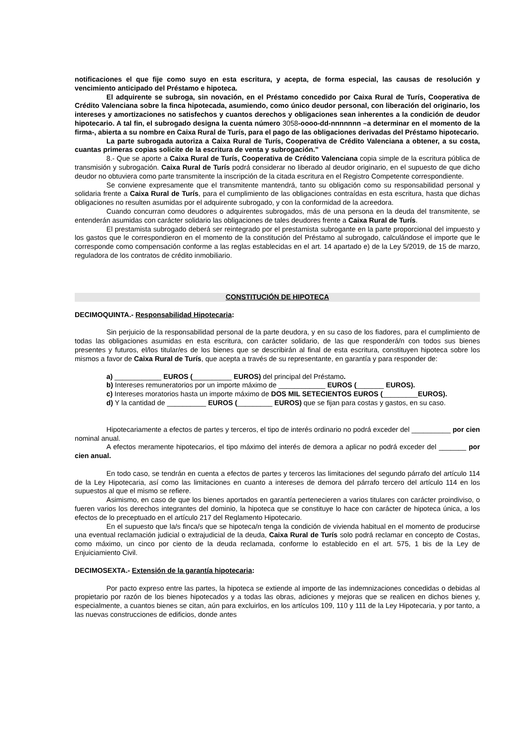notificaciones el que fije como suyo en esta escritura, y acepta, de forma especial, las causas de resolución y vencimiento anticipado del Préstamo e hipoteca.
El adquirente se subroga, sin novación, en el Préstamo concedido por Caixa Rural de Turís, Cooperativa de Crédito Valenciana sobre la finca hipotecada, asumiendo, como único deudor personal, con liberación del originario, los intereses y amortizaciones no satisfechos y cuantos derechos y obligaciones sean inherentes a la condición de deudor hipotecario. A tal fin, el subrogado designa la cuenta número 3058-oooo-dd-nnnnnnn –a determinar en el momento de la firma-, abierta a su nombre en Caixa Rural de Turís, para el pago de las obligaciones derivadas del Préstamo hipotecario.
La parte subrogada autoriza a Caixa Rural de Turís, Cooperativa de Crédito Valenciana a obtener, a su costa, cuantas primeras copias solicite de la escritura de venta y subrogación.”
8.- Que se aporte a Caixa Rural de Turís, Cooperativa de Crédito Valenciana copia simple de la escritura pública de transmisión y subrogación. Caixa Rural de Turís podrá considerar no liberado al deudor originario, en el supuesto de que dicho deudor no obtuviera como parte transmitente la inscripción de la citada escritura en el Registro Competente correspondiente.
Se conviene expresamente que el transmitente mantendrá, tanto su obligación como su responsabilidad personal y solidaria frente a Caixa Rural de Turís, para el cumplimiento de las obligaciones contraídas en esta escritura, hasta que dichas obligaciones no resulten asumidas por el adquirente subrogado, y con la conformidad de la acreedora.
Cuando concurran como deudores o adquirentes subrogados, más de una persona en la deuda del transmitente, se entenderán asumidas con carácter solidario las obligaciones de tales deudores frente a Caixa Rural de Turís.
El prestamista subrogado deberá ser reintegrado por el prestamista subrogante en la parte proporcional del impuesto y los gastos que le correspondieron en el momento de la constitución del Préstamo al subrogado, calculándose el importe que le corresponde como compensación conforme a las reglas establecidas en el art. 14 apartado e) de la Ley 5/2019, de 15 de marzo, reguladora de los contratos de crédito inmobiliario.
CONSTITUCIÓN DE HIPOTECA
DECIMOQUINTA.- Responsabilidad Hipotecaria:
Sin perjuicio de la responsabilidad personal de la parte deudora, y en su caso de los fiadores, para el cumplimiento de todas las obligaciones asumidas en esta escritura, con carácter solidario, de las que responderá/n con todos sus bienes presentes y futuros, el/los titular/es de los bienes que se describirán al final de esta escritura, constituyen hipoteca sobre los mismos a favor de Caixa Rural de Turís, que acepta a través de su representante, en garantía y para responder de:
a) ____________ EUROS (__________ EUROS) del principal del Préstamo.
b) Intereses remuneratorios por un importe máximo de ____________ EUROS (_______ EUROS).
c) Intereses moratorios hasta un importe máximo de DOS MIL SETECIENTOS EUROS (_________EUROS).
d) Y la cantidad de __________ EUROS (_________ EUROS) que se fijan para costas y gastos, en su caso.
Hipotecariamente a efectos de partes y terceros, el tipo de interés ordinario no podrá exceder del __________ por cien nominal anual.
A efectos meramente hipotecarios, el tipo máximo del interés de demora a aplicar no podrá exceder del _______ por cien anual.
En todo caso, se tendrán en cuenta a efectos de partes y terceros las limitaciones del segundo párrafo del artículo 114 de la Ley Hipotecaria, así como las limitaciones en cuanto a intereses de demora del párrafo tercero del artículo 114 en los supuestos al que el mismo se refiere.
Asimismo, en caso de que los bienes aportados en garantía pertenecieren a varios titulares con carácter proindiviso, o fueren varios los derechos integrantes del dominio, la hipoteca que se constituye lo hace con carácter de hipoteca única, a los efectos de lo preceptuado en el artículo 217 del Reglamento Hipotecario.
En el supuesto que la/s finca/s que se hipoteca/n tenga la condición de vivienda habitual en el momento de producirse una eventual reclamación judicial o extrajudicial de la deuda, Caixa Rural de Turís solo podrá reclamar en concepto de Costas, como máximo, un cinco por ciento de la deuda reclamada, conforme lo establecido en el art. 575, 1 bis de la Ley de Enjuiciamiento Civil.
DECIMOSEXTA.- Extensión de la garantía hipotecaria:
Por pacto expreso entre las partes, la hipoteca se extiende al importe de las indemnizaciones concedidas o debidas al propietario por razón de los bienes hipotecados y a todas las obras, adiciones y mejoras que se realicen en dichos bienes y, especialmente, a cuantos bienes se citan, aún para excluirlos, en los artículos 109, 110 y 111 de la Ley Hipotecaria, y por tanto, a las nuevas construcciones de edificios, donde antes